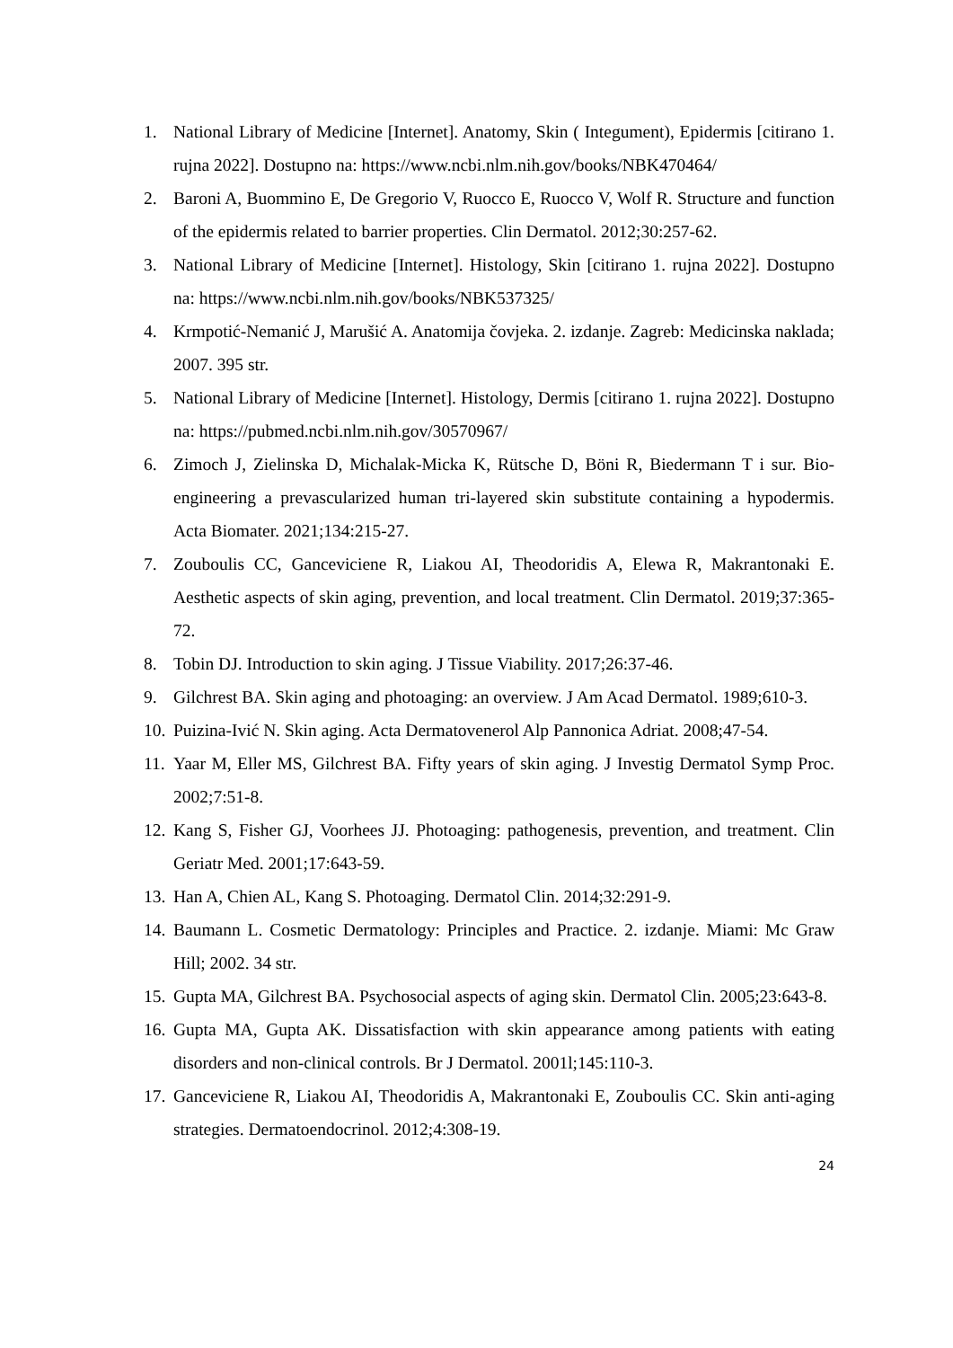1. National Library of Medicine [Internet]. Anatomy, Skin ( Integument), Epidermis [citirano 1. rujna 2022]. Dostupno na: https://www.ncbi.nlm.nih.gov/books/NBK470464/
2. Baroni A, Buommino E, De Gregorio V, Ruocco E, Ruocco V, Wolf R. Structure and function of the epidermis related to barrier properties. Clin Dermatol. 2012;30:257-62.
3. National Library of Medicine [Internet]. Histology, Skin [citirano 1. rujna 2022]. Dostupno na: https://www.ncbi.nlm.nih.gov/books/NBK537325/
4. Krmpotić-Nemanić J, Marušić A. Anatomija čovjeka. 2. izdanje. Zagreb: Medicinska naklada; 2007. 395 str.
5. National Library of Medicine [Internet]. Histology, Dermis [citirano 1. rujna 2022]. Dostupno na: https://pubmed.ncbi.nlm.nih.gov/30570967/
6. Zimoch J, Zielinska D, Michalak-Micka K, Rütsche D, Böni R, Biedermann T i sur. Bio-engineering a prevascularized human tri-layered skin substitute containing a hypodermis. Acta Biomater. 2021;134:215-27.
7. Zouboulis CC, Ganceviciene R, Liakou AI, Theodoridis A, Elewa R, Makrantonaki E. Aesthetic aspects of skin aging, prevention, and local treatment. Clin Dermatol. 2019;37:365-72.
8. Tobin DJ. Introduction to skin aging. J Tissue Viability. 2017;26:37-46.
9. Gilchrest BA. Skin aging and photoaging: an overview. J Am Acad Dermatol. 1989;610-3.
10. Puizina-Ivić N. Skin aging. Acta Dermatovenerol Alp Pannonica Adriat. 2008;47-54.
11. Yaar M, Eller MS, Gilchrest BA. Fifty years of skin aging. J Investig Dermatol Symp Proc. 2002;7:51-8.
12. Kang S, Fisher GJ, Voorhees JJ. Photoaging: pathogenesis, prevention, and treatment. Clin Geriatr Med. 2001;17:643-59.
13. Han A, Chien AL, Kang S. Photoaging. Dermatol Clin. 2014;32:291-9.
14. Baumann L. Cosmetic Dermatology: Principles and Practice. 2. izdanje. Miami: Mc Graw Hill; 2002. 34 str.
15. Gupta MA, Gilchrest BA. Psychosocial aspects of aging skin. Dermatol Clin. 2005;23:643-8.
16. Gupta MA, Gupta AK. Dissatisfaction with skin appearance among patients with eating disorders and non-clinical controls. Br J Dermatol. 2001l;145:110-3.
17. Ganceviciene R, Liakou AI, Theodoridis A, Makrantonaki E, Zouboulis CC. Skin anti-aging strategies. Dermatoendocrinol. 2012;4:308-19.
24